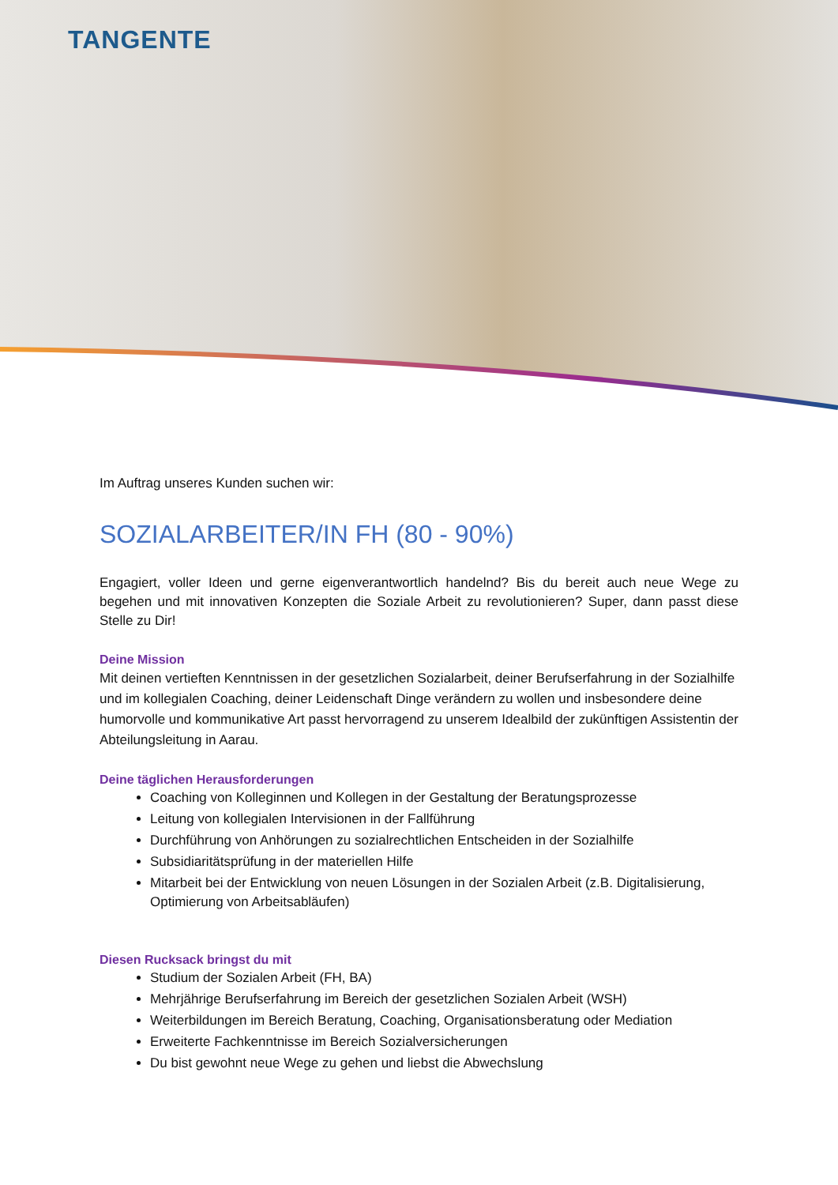TANGENTE
Im Auftrag unseres Kunden suchen wir:
SOZIALARBEITER/IN FH (80 - 90%)
Engagiert, voller Ideen und gerne eigenverantwortlich handelnd? Bis du bereit auch neue Wege zu begehen und mit innovativen Konzepten die Soziale Arbeit zu revolutionieren? Super, dann passt diese Stelle zu Dir!
Deine Mission
Mit deinen vertieften Kenntnissen in der gesetzlichen Sozialarbeit, deiner Berufserfahrung in der Sozialhilfe und im kollegialen Coaching, deiner Leidenschaft Dinge verändern zu wollen und insbesondere deine humorvolle und kommunikative Art passt hervorragend zu unserem Idealbild der zukünftigen Assistentin der Abteilungsleitung in Aarau.
Deine täglichen Herausforderungen
Coaching von Kolleginnen und Kollegen in der Gestaltung der Beratungsprozesse
Leitung von kollegialen Intervisionen in der Fallführung
Durchführung von Anhörungen zu sozialrechtlichen Entscheiden in der Sozialhilfe
Subsidiaritätsprüfung in der materiellen Hilfe
Mitarbeit bei der Entwicklung von neuen Lösungen in der Sozialen Arbeit (z.B. Digitalisierung, Optimierung von Arbeitsabläufen)
Diesen Rucksack bringst du mit
Studium der Sozialen Arbeit (FH, BA)
Mehrjährige Berufserfahrung im Bereich der gesetzlichen Sozialen Arbeit (WSH)
Weiterbildungen im Bereich Beratung, Coaching, Organisationsberatung oder Mediation
Erweiterte Fachkenntnisse im Bereich Sozialversicherungen
Du bist gewohnt neue Wege zu gehen und liebst die Abwechslung